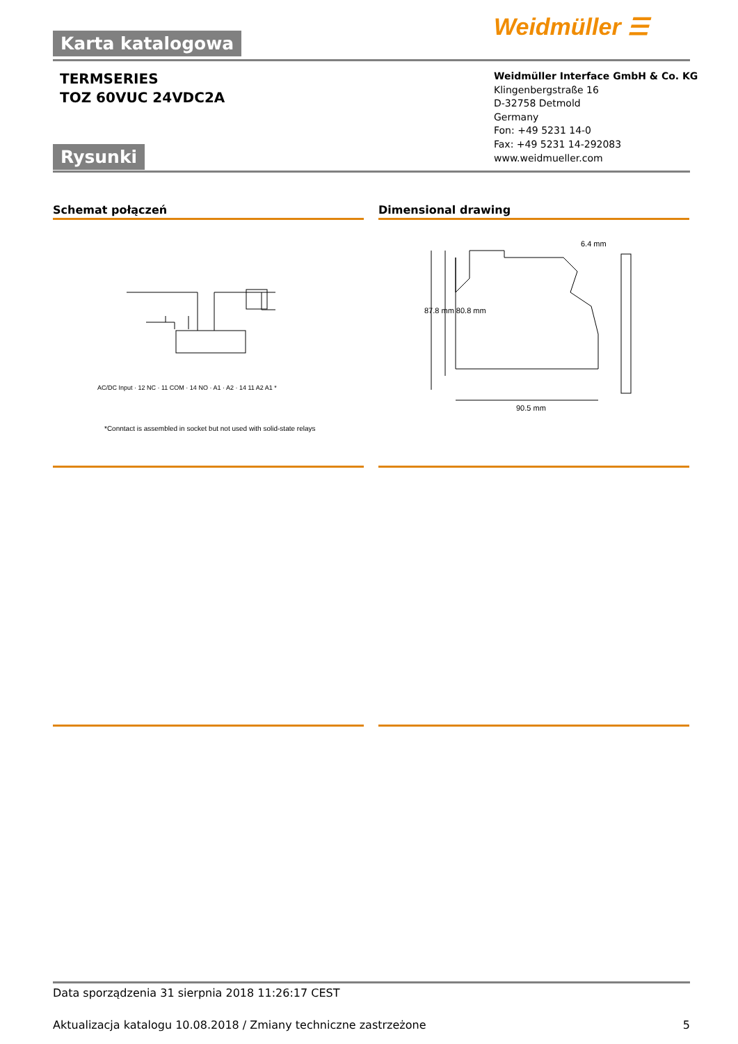Weidmüller ☰
Karta katalogowa
TERMSERIES
TOZ 60VUC 24VDC2A
Weidmüller Interface GmbH & Co. KG
Klingenbergstraße 16
D-32758 Detmold
Germany
Fon: +49 5231 14-0
Fax: +49 5231 14-292083
www.weidmueller.com
Rysunki
Schemat połączeń Dimensional drawing
AC/DC Input · 12 NC · 11 COM · 14 NO · A1 · A2 · 14 11 A2 A1 *
*Conntact is assembled in socket but not used with solid-state relays
6.4 mm
87.8 mm 80.8 mm
90.5 mm
Data sporządzenia 31 sierpnia 2018 11:26:17 CEST
Aktualizacja katalogu 10.08.2018 / Zmiany techniczne zastrzeżone 5